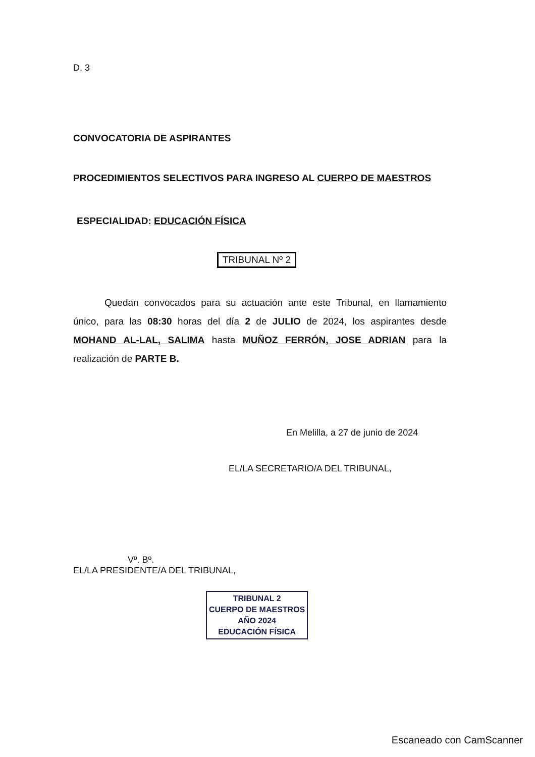D. 3
CONVOCATORIA DE ASPIRANTES
PROCEDIMIENTOS SELECTIVOS PARA INGRESO AL CUERPO DE MAESTROS
ESPECIALIDAD: EDUCACIÓN FÍSICA
TRIBUNAL Nº 2
Quedan convocados para su actuación ante este Tribunal, en llamamiento único, para las 08:30 horas del día 2 de JULIO de 2024, los aspirantes desde MOHAND AL-LAL, SALIMA hasta MUÑOZ FERRÓN, JOSE ADRIAN para la realización de PARTE B.
En Melilla, a 27 de junio de 2024
EL/LA SECRETARIO/A DEL TRIBUNAL,
Vº. Bº.
EL/LA PRESIDENTE/A DEL TRIBUNAL,
TRIBUNAL 2
CUERPO DE MAESTROS
AÑO 2024
EDUCACIÓN FÍSICA
Escaneado con CamScanner